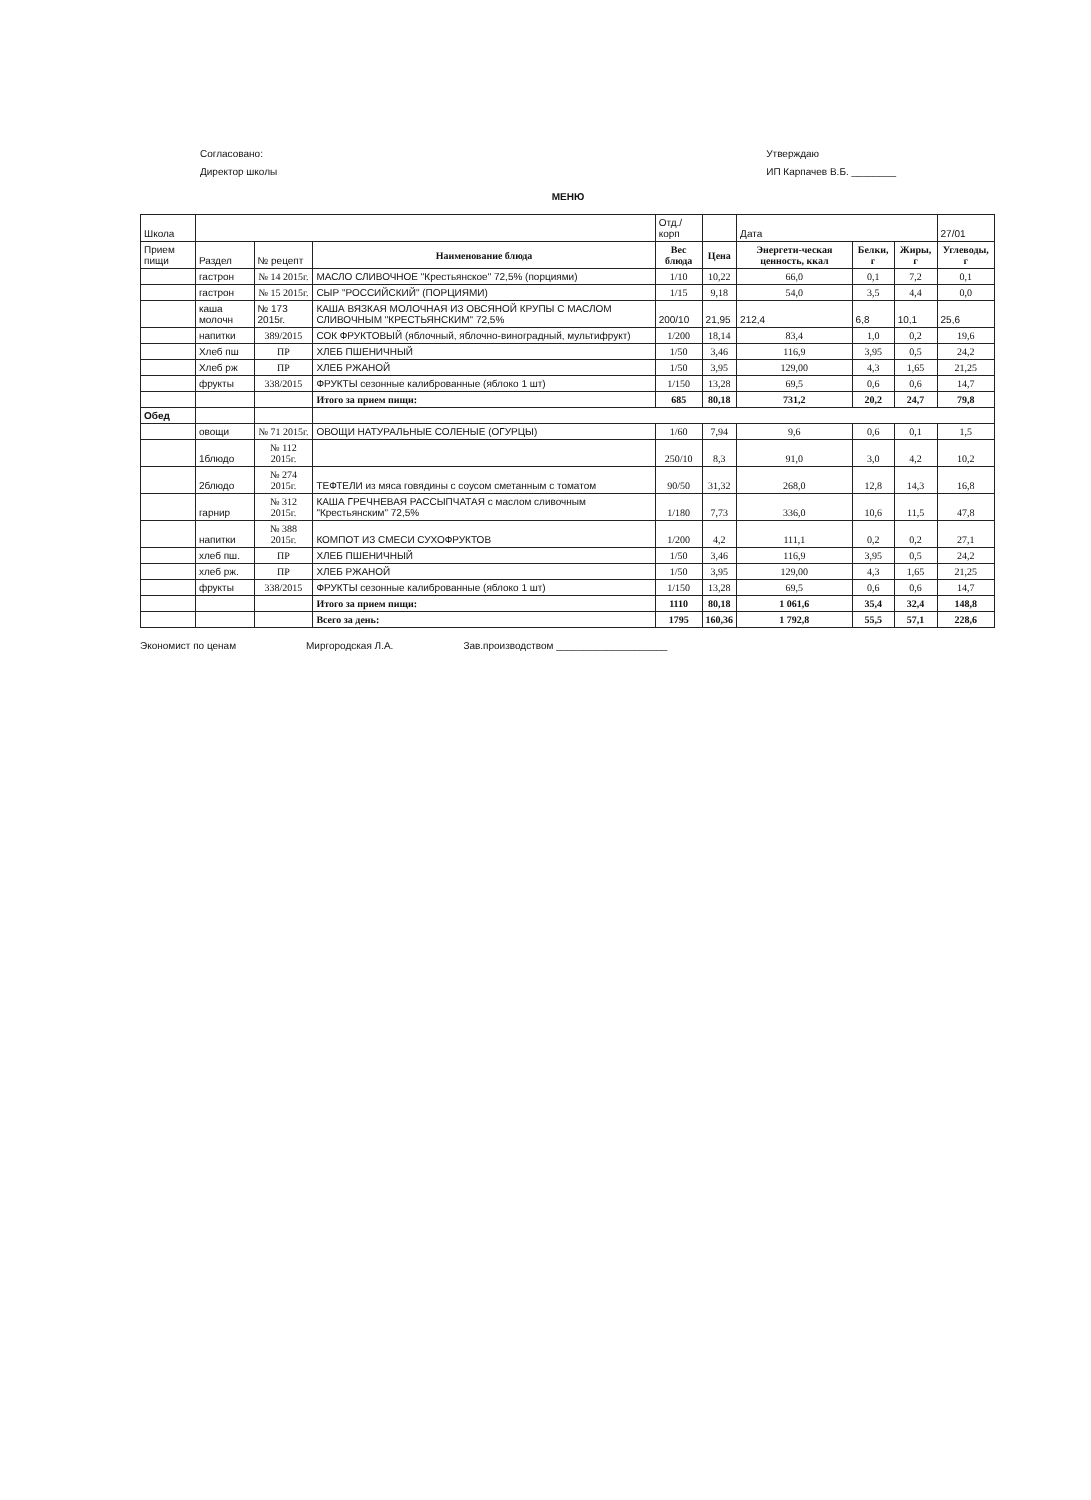Согласовано:
Директор школы
Утверждаю
ИП Карпачев В.Б. ________
МЕНЮ
| Школа | | | | Отд./корп | | Дата | | | 27/01 |
| Прием пищи | Раздел | № рецепт | Наименование блюда | Вес блюда | Цена | Энергети-ческая ценность, ккал | Белки, г | Жиры, г | Углеводы, г |
| | гастрон | № 14 2015г. | МАСЛО СЛИВОЧНОЕ "Крестьянское" 72,5% (порциями) | 1/10 | 10,22 | 66,0 | 0,1 | 7,2 | 0,1 |
| | гастрон | № 15 2015г. | СЫР "РОССИЙСКИЙ" (ПОРЦИЯМИ) | 1/15 | 9,18 | 54,0 | 3,5 | 4,4 | 0,0 |
| | каша молочн | № 173 2015г. | КАША ВЯЗКАЯ МОЛОЧНАЯ ИЗ ОВСЯНОЙ КРУПЫ С МАСЛОМ СЛИВОЧНЫМ "КРЕСТЬЯНСКИМ" 72,5% | 200/10 | 21,95 | 212,4 | 6,8 | 10,1 | 25,6 |
| | напитки | 389/2015 | СОК ФРУКТОВЫЙ (яблочный, яблочно-виноградный, мультифрукт) | 1/200 | 18,14 | 83,4 | 1,0 | 0,2 | 19,6 |
| | Хлеб пш | ПР | ХЛЕБ ПШЕНИЧНЫЙ | 1/50 | 3,46 | 116,9 | 3,95 | 0,5 | 24,2 |
| | Хлеб рж | ПР | ХЛЕБ РЖАНОЙ | 1/50 | 3,95 | 129,00 | 4,3 | 1,65 | 21,25 |
| | фрукты | 338/2015 | ФРУКТЫ сезонные калиброванные (яблоко 1 шт) | 1/150 | 13,28 | 69,5 | 0,6 | 0,6 | 14,7 |
| | | | Итого за прием пищи: | 685 | 80,18 | 731,2 | 20,2 | 24,7 | 79,8 |
| Обед | | | | | | | | | |
| | овощи | № 71 2015г. | ОВОЩИ НАТУРАЛЬНЫЕ СОЛЕНЫЕ (ОГУРЦЫ) | 1/60 | 7,94 | 9,6 | 0,6 | 0,1 | 1,5 |
| | 1блюдо | № 112 2015г. | | 250/10 | 8,3 | 91,0 | 3,0 | 4,2 | 10,2 |
| | 2блюдо | № 274 2015г. | ТЕФТЕЛИ из мяса говядины с соусом сметанным с томатом | 90/50 | 31,32 | 268,0 | 12,8 | 14,3 | 16,8 |
| | гарнир | № 312 2015г. | КАША ГРЕЧНЕВАЯ РАССЫПЧАТАЯ с маслом сливочным "Крестьянским" 72,5% | 1/180 | 7,73 | 336,0 | 10,6 | 11,5 | 47,8 |
| | напитки | № 388 2015г. | КОМПОТ ИЗ СМЕСИ СУХОФРУКТОВ | 1/200 | 4,2 | 111,1 | 0,2 | 0,2 | 27,1 |
| | хлеб пш. | ПР | ХЛЕБ ПШЕНИЧНЫЙ | 1/50 | 3,46 | 116,9 | 3,95 | 0,5 | 24,2 |
| | хлеб рж. | ПР | ХЛЕБ РЖАНОЙ | 1/50 | 3,95 | 129,00 | 4,3 | 1,65 | 21,25 |
| | фрукты | 338/2015 | ФРУКТЫ сезонные калиброванные (яблоко 1 шт) | 1/150 | 13,28 | 69,5 | 0,6 | 0,6 | 14,7 |
| | | | Итого за прием пищи: | 1110 | 80,18 | 1 061,6 | 35,4 | 32,4 | 148,8 |
| | | | Всего за день: | 1795 | 160,36 | 1 792,8 | 55,5 | 57,1 | 228,6 |
Экономист по ценам Миргородская Л.А. Зав.производством ____________________